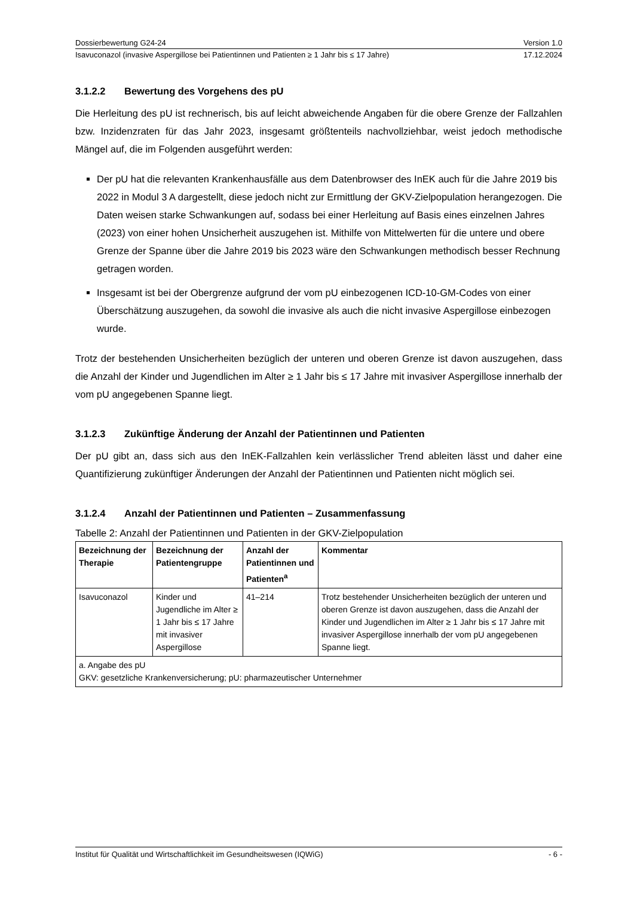Dossierbewertung G24-24 Version 1.0
Isavuconazol (invasive Aspergillose bei Patientinnen und Patienten ≥ 1 Jahr bis ≤ 17 Jahre) 17.12.2024
3.1.2.2 Bewertung des Vorgehens des pU
Die Herleitung des pU ist rechnerisch, bis auf leicht abweichende Angaben für die obere Grenze der Fallzahlen bzw. Inzidenzraten für das Jahr 2023, insgesamt größtenteils nachvollziehbar, weist jedoch methodische Mängel auf, die im Folgenden ausgeführt werden:
Der pU hat die relevanten Krankenhausfälle aus dem Datenbrowser des InEK auch für die Jahre 2019 bis 2022 in Modul 3 A dargestellt, diese jedoch nicht zur Ermittlung der GKV-Zielpopulation herangezogen. Die Daten weisen starke Schwankungen auf, sodass bei einer Herleitung auf Basis eines einzelnen Jahres (2023) von einer hohen Unsicherheit auszugehen ist. Mithilfe von Mittelwerten für die untere und obere Grenze der Spanne über die Jahre 2019 bis 2023 wäre den Schwankungen methodisch besser Rechnung getragen worden.
Insgesamt ist bei der Obergrenze aufgrund der vom pU einbezogenen ICD-10-GM-Codes von einer Überschätzung auszugehen, da sowohl die invasive als auch die nicht invasive Aspergillose einbezogen wurde.
Trotz der bestehenden Unsicherheiten bezüglich der unteren und oberen Grenze ist davon auszugehen, dass die Anzahl der Kinder und Jugendlichen im Alter ≥ 1 Jahr bis ≤ 17 Jahre mit invasiver Aspergillose innerhalb der vom pU angegebenen Spanne liegt.
3.1.2.3 Zukünftige Änderung der Anzahl der Patientinnen und Patienten
Der pU gibt an, dass sich aus den InEK-Fallzahlen kein verlässlicher Trend ableiten lässt und daher eine Quantifizierung zukünftiger Änderungen der Anzahl der Patientinnen und Patienten nicht möglich sei.
3.1.2.4 Anzahl der Patientinnen und Patienten – Zusammenfassung
Tabelle 2: Anzahl der Patientinnen und Patienten in der GKV-Zielpopulation
| Bezeichnung der Therapie | Bezeichnung der Patientengruppe | Anzahl der Patientinnen und Patienten<sup>a</sup> | Kommentar |
| --- | --- | --- | --- |
| Isavuconazol | Kinder und Jugendliche im Alter ≥ 1 Jahr bis ≤ 17 Jahre mit invasiver Aspergillose | 41–214 | Trotz bestehender Unsicherheiten bezüglich der unteren und oberen Grenze ist davon auszugehen, dass die Anzahl der Kinder und Jugendlichen im Alter ≥ 1 Jahr bis ≤ 17 Jahre mit invasiver Aspergillose innerhalb der vom pU angegebenen Spanne liegt. |
| a. Angabe des pU GKV: gesetzliche Krankenversicherung; pU: pharmazeutischer Unternehmer | | | |
Institut für Qualität und Wirtschaftlichkeit im Gesundheitswesen (IQWiG) - 6 -